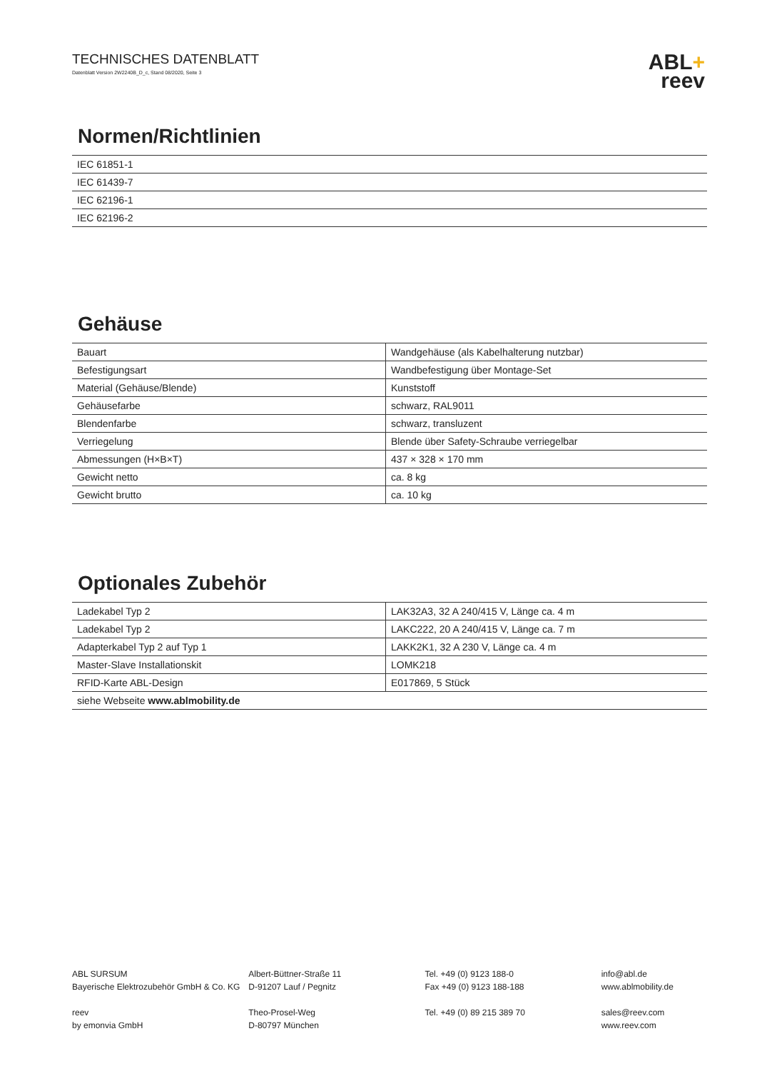TECHNISCHES DATENBLATT
Datenblatt Version 2W2240B_D_c, Stand 08/2020, Seite 3
ABL+
reev
Normen/Richtlinien
| IEC 61851-1 |
| IEC 61439-7 |
| IEC 62196-1 |
| IEC 62196-2 |
Gehäuse
| Bauart | Wandgehäuse (als Kabelhalterung nutzbar) |
| Befestigungsart | Wandbefestigung über Montage-Set |
| Material (Gehäuse/Blende) | Kunststoff |
| Gehäusefarbe | schwarz, RAL9011 |
| Blendenfarbe | schwarz, transluzent |
| Verriegelung | Blende über Safety-Schraube verriegelbar |
| Abmessungen (H×B×T) | 437 × 328 × 170 mm |
| Gewicht netto | ca. 8 kg |
| Gewicht brutto | ca. 10 kg |
Optionales Zubehör
| Ladekabel Typ 2 | LAK32A3, 32 A 240/415 V, Länge ca. 4 m |
| Ladekabel Typ 2 | LAKC222, 20 A 240/415 V, Länge ca. 7 m |
| Adapterkabel Typ 2 auf Typ 1 | LAKK2K1, 32 A 230 V, Länge ca. 4 m |
| Master-Slave Installationskit | LOMK218 |
| RFID-Karte ABL-Design | E017869, 5 Stück |
| siehe Webseite www.ablmobility.de | |
ABL SURSUM
Bayerische Elektrozubehör GmbH & Co. KG
reev
by emonvia GmbH
Albert-Büttner-Straße 11
D-91207 Lauf / Pegnitz
Theo-Prosel-Weg
D-80797 München
Tel. +49 (0) 9123 188-0
Fax +49 (0) 9123 188-188
Tel. +49 (0) 89 215 389 70
info@abl.de
www.ablmobility.de
sales@reev.com
www.reev.com